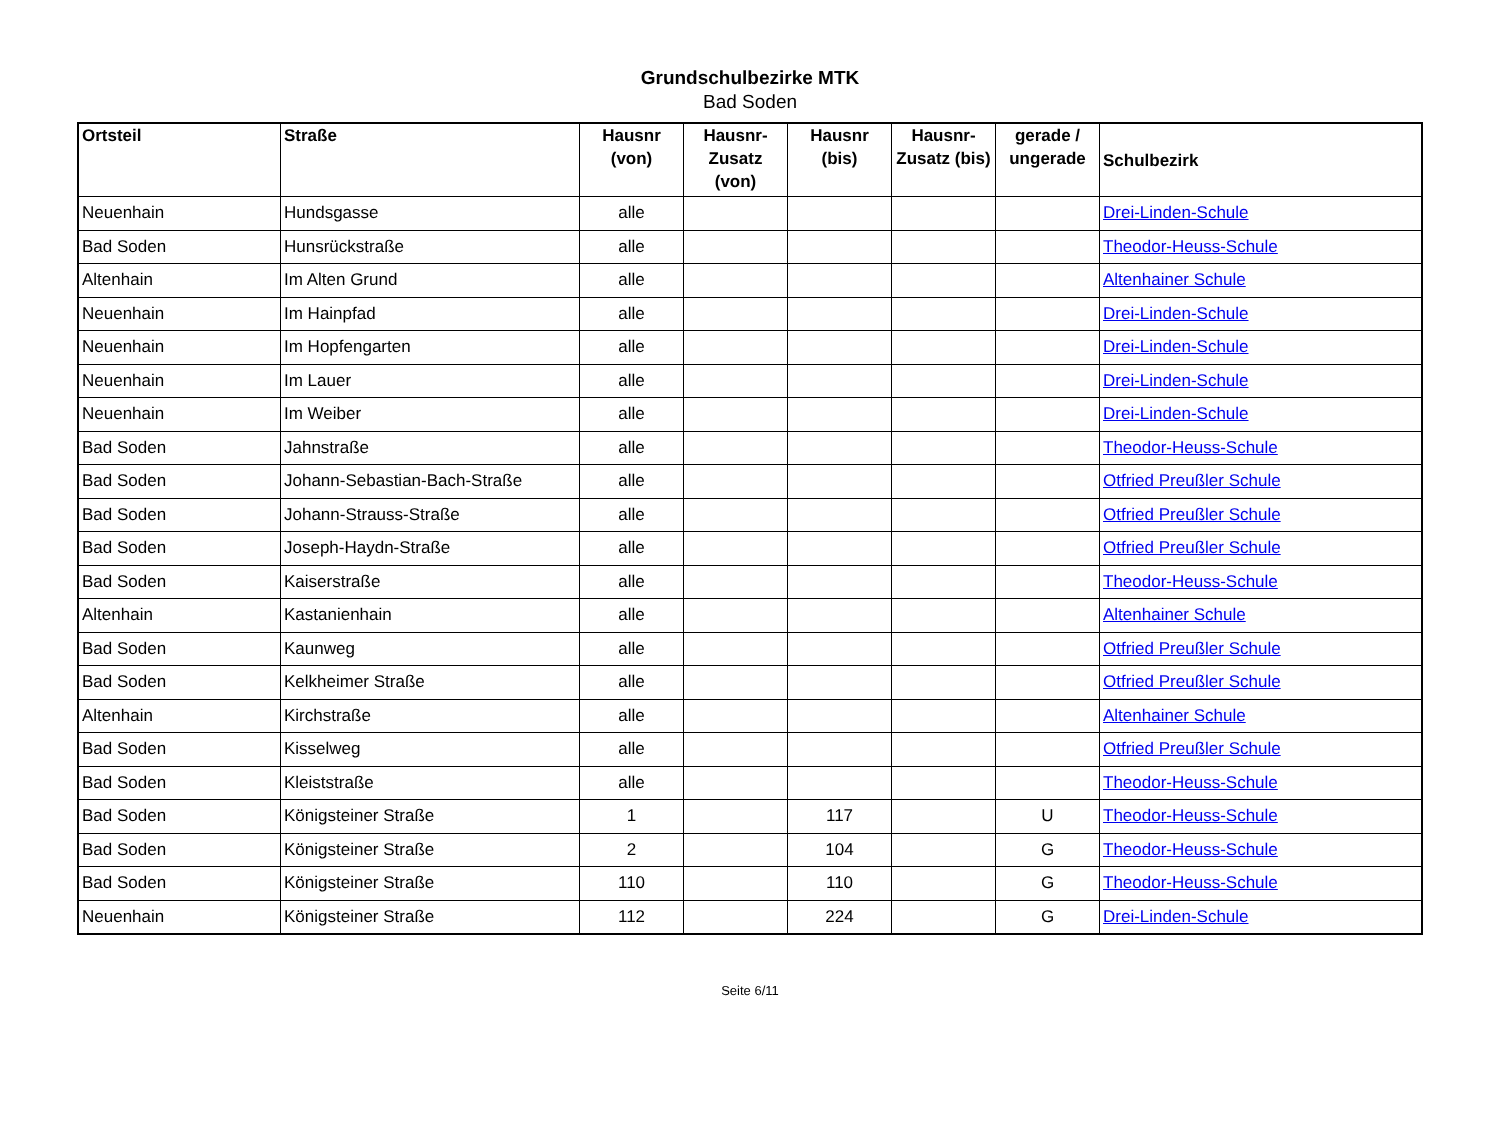Grundschulbezirke MTK
Bad Soden
| Ortsteil | Straße | Hausnr (von) | Hausnr-Zusatz (von) | Hausnr (bis) | Hausnr-Zusatz (bis) | gerade / ungerade | Schulbezirk |
| --- | --- | --- | --- | --- | --- | --- | --- |
| Neuenhain | Hundsgasse | alle | | | | | Drei-Linden-Schule |
| Bad Soden | Hunsrückstraße | alle | | | | | Theodor-Heuss-Schule |
| Altenhain | Im Alten Grund | alle | | | | | Altenhainer Schule |
| Neuenhain | Im Hainpfad | alle | | | | | Drei-Linden-Schule |
| Neuenhain | Im Hopfengarten | alle | | | | | Drei-Linden-Schule |
| Neuenhain | Im Lauer | alle | | | | | Drei-Linden-Schule |
| Neuenhain | Im Weiber | alle | | | | | Drei-Linden-Schule |
| Bad Soden | Jahnstraße | alle | | | | | Theodor-Heuss-Schule |
| Bad Soden | Johann-Sebastian-Bach-Straße | alle | | | | | Otfried Preußler Schule |
| Bad Soden | Johann-Strauss-Straße | alle | | | | | Otfried Preußler Schule |
| Bad Soden | Joseph-Haydn-Straße | alle | | | | | Otfried Preußler Schule |
| Bad Soden | Kaiserstraße | alle | | | | | Theodor-Heuss-Schule |
| Altenhain | Kastanienhain | alle | | | | | Altenhainer Schule |
| Bad Soden | Kaunweg | alle | | | | | Otfried Preußler Schule |
| Bad Soden | Kelkheimer Straße | alle | | | | | Otfried Preußler Schule |
| Altenhain | Kirchstraße | alle | | | | | Altenhainer Schule |
| Bad Soden | Kisselweg | alle | | | | | Otfried Preußler Schule |
| Bad Soden | Kleiststraße | alle | | | | | Theodor-Heuss-Schule |
| Bad Soden | Königsteiner Straße | 1 | | 117 | | U | Theodor-Heuss-Schule |
| Bad Soden | Königsteiner Straße | 2 | | 104 | | G | Theodor-Heuss-Schule |
| Bad Soden | Königsteiner Straße | 110 | | 110 | | G | Theodor-Heuss-Schule |
| Neuenhain | Königsteiner Straße | 112 | | 224 | | G | Drei-Linden-Schule |
Seite 6/11